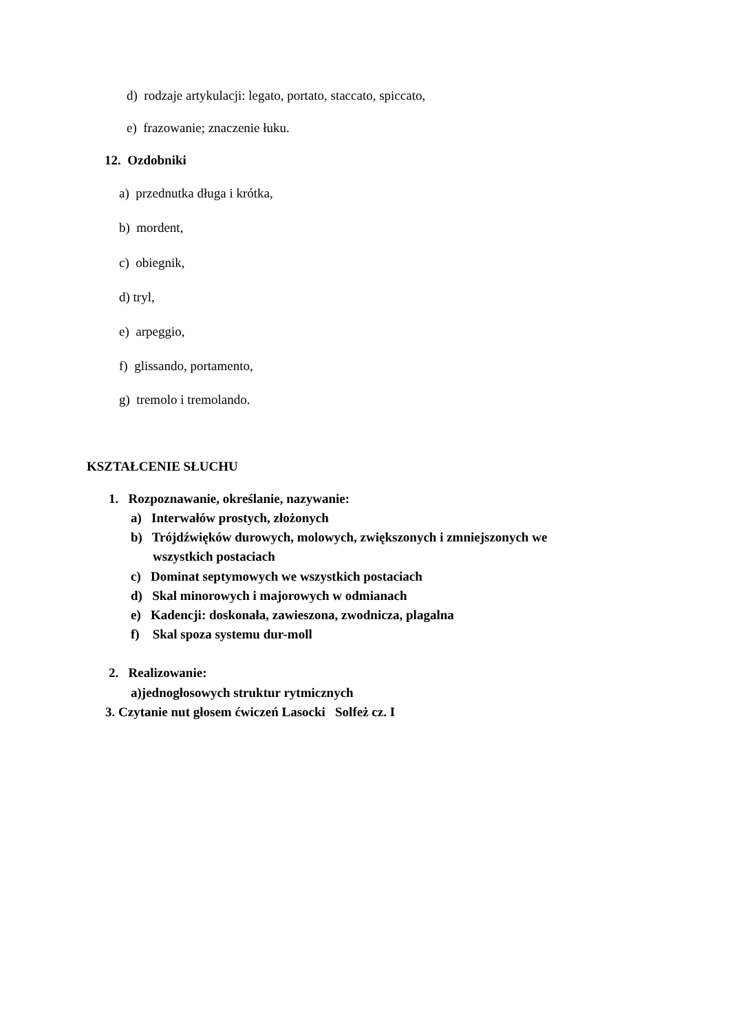d) rodzaje artykulacji: legato, portato, staccato, spiccato,
e) frazowanie; znaczenie łuku.
12. Ozdobniki
a) przednutka długa i krótka,
b) mordent,
c) obiegnik,
d) tryl,
e) arpeggio,
f) glissando, portamento,
g) tremolo i tremolando.
KSZTAŁCENIE SŁUCHU
1. Rozpoznawanie, określanie, nazywanie:
a) Interwałów prostych, złożonych
b) Trójdźwięków durowych, molowych, zwiększonych i zmniejszonych we
wszystkich postaciach
c) Dominat septymowych we wszystkich postaciach
d) Skal minorowych i majorowych w odmianach
e) Kadencji: doskonała, zawieszona, zwodnicza, plagalna
f) Skal spoza systemu dur-moll
2. Realizowanie:
a)jednogłosowych struktur rytmicznych
3. Czytanie nut głosem ćwiczeń Lasocki Solfeż cz. I